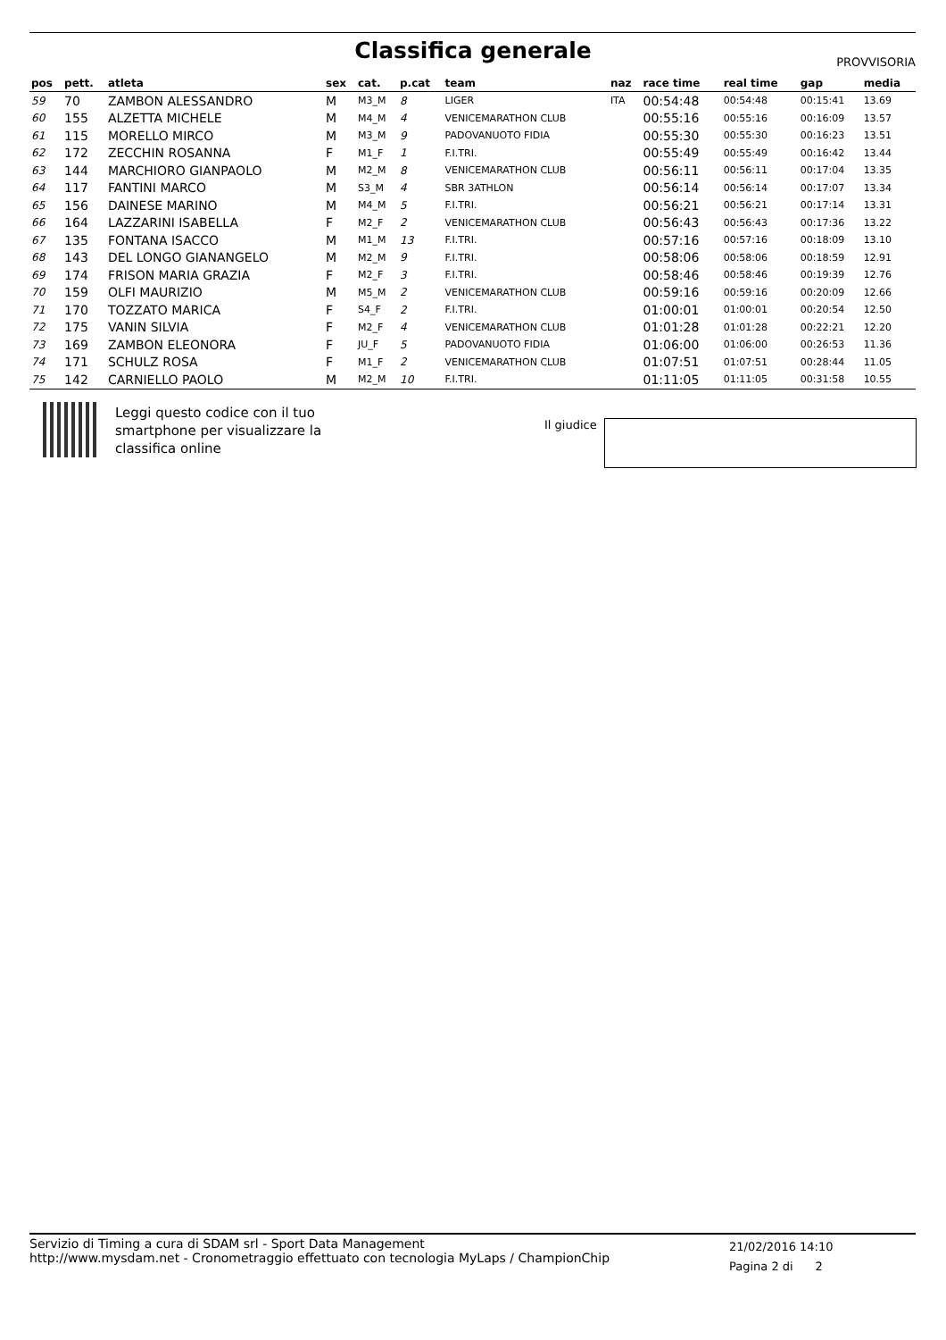Classifica generale
PROVVISORIA
| pos | pett. | atleta | sex | cat. | p.cat | team | naz | race time | real time | gap | media |
| --- | --- | --- | --- | --- | --- | --- | --- | --- | --- | --- | --- |
| 59 | 70 | ZAMBON ALESSANDRO | M | M3_M | 8 | LIGER | ITA | 00:54:48 | 00:54:48 | 00:15:41 | 13.69 |
| 60 | 155 | ALZETTA MICHELE | M | M4_M | 4 | VENICEMARATHON CLUB | | 00:55:16 | 00:55:16 | 00:16:09 | 13.57 |
| 61 | 115 | MORELLO MIRCO | M | M3_M | 9 | PADOVANUOTO FIDIA | | 00:55:30 | 00:55:30 | 00:16:23 | 13.51 |
| 62 | 172 | ZECCHIN ROSANNA | F | M1_F | 1 | F.I.TRI. | | 00:55:49 | 00:55:49 | 00:16:42 | 13.44 |
| 63 | 144 | MARCHIORO GIANPAOLO | M | M2_M | 8 | VENICEMARATHON CLUB | | 00:56:11 | 00:56:11 | 00:17:04 | 13.35 |
| 64 | 117 | FANTINI MARCO | M | S3_M | 4 | SBR 3ATHLON | | 00:56:14 | 00:56:14 | 00:17:07 | 13.34 |
| 65 | 156 | DAINESE MARINO | M | M4_M | 5 | F.I.TRI. | | 00:56:21 | 00:56:21 | 00:17:14 | 13.31 |
| 66 | 164 | LAZZARINI ISABELLA | F | M2_F | 2 | VENICEMARATHON CLUB | | 00:56:43 | 00:56:43 | 00:17:36 | 13.22 |
| 67 | 135 | FONTANA ISACCO | M | M1_M | 13 | F.I.TRI. | | 00:57:16 | 00:57:16 | 00:18:09 | 13.10 |
| 68 | 143 | DEL LONGO GIANANGELO | M | M2_M | 9 | F.I.TRI. | | 00:58:06 | 00:58:06 | 00:18:59 | 12.91 |
| 69 | 174 | FRISON MARIA GRAZIA | F | M2_F | 3 | F.I.TRI. | | 00:58:46 | 00:58:46 | 00:19:39 | 12.76 |
| 70 | 159 | OLFI MAURIZIO | M | M5_M | 2 | VENICEMARATHON CLUB | | 00:59:16 | 00:59:16 | 00:20:09 | 12.66 |
| 71 | 170 | TOZZATO MARICA | F | S4_F | 2 | F.I.TRI. | | 01:00:01 | 01:00:01 | 00:20:54 | 12.50 |
| 72 | 175 | VANIN SILVIA | F | M2_F | 4 | VENICEMARATHON CLUB | | 01:01:28 | 01:01:28 | 00:22:21 | 12.20 |
| 73 | 169 | ZAMBON ELEONORA | F | JU_F | 5 | PADOVANUOTO FIDIA | | 01:06:00 | 01:06:00 | 00:26:53 | 11.36 |
| 74 | 171 | SCHULZ ROSA | F | M1_F | 2 | VENICEMARATHON CLUB | | 01:07:51 | 01:07:51 | 00:28:44 | 11.05 |
| 75 | 142 | CARNIELLO PAOLO | M | M2_M | 10 | F.I.TRI. | | 01:11:05 | 01:11:05 | 00:31:58 | 10.55 |
Leggi questo codice con il tuo
smartphone per visualizzare la
classifica online
Il giudice
Servizio di Timing a cura di SDAM srl - Sport Data Management
http://www.mysdam.net - Cronometraggio effettuato con tecnologia MyLaps / ChampionChip
21/02/2016 14:10
Pagina 2 di 2